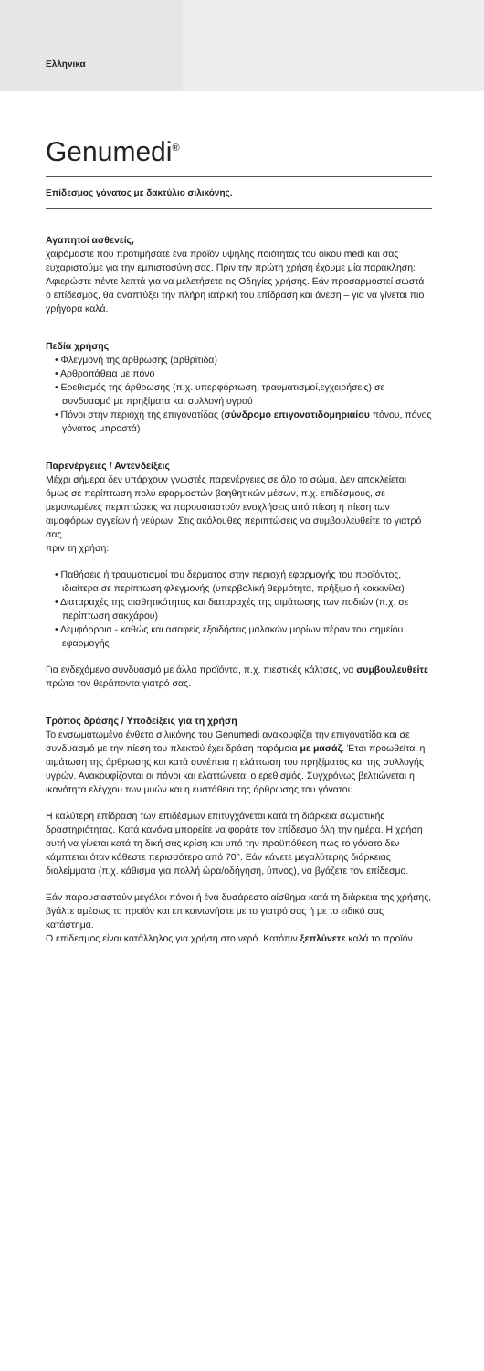Ελληνικα
Genumedi<sup>®</sup>
Επίδεσμος γόνατος με δακτύλιο σιλικόνης.
Αγαπητοί ασθενείς,
χαιρόμαστε που προτιμήσατε ένα προϊόν υψηλής ποιότητας του οίκου medi και σας ευχαριστούμε για την εμπιστοσύνη σας. Πριν την πρώτη χρήση έχουμε μία παράκληση: Αφιερώστε πέντε λεπτά για να μελετήσετε τις Οδηγίες χρήσης. Εάν προσαρμοστεί σωστά ο επίδεσμος, θα αναπτύξει την πλήρη ιατρική του επίδραση και άνεση – για να γίνεται πιο γρήγορα καλά.
Πεδία χρήσης
• Φλεγμονή της άρθρωσης (αρθρίτιδα)
• Αρθροπάθεια με πόνο
• Ερεθισμός της άρθρωσης (π.χ. υπερφόρτωση, τραυματισμοί,εγχειρήσεις) σε συνδυασμό με πρηξίματα και συλλογή υγρού
• Πόνοι στην περιοχή της επιγονατίδας (σύνδρομο επιγονατιδομηριαίου πόνου, πόνος γόνατος μπροστά)
Παρενέργειες / Αντενδείξεις
Μέχρι σήμερα δεν υπάρχουν γνωστές παρενέργειες σε όλο το σώμα. Δεν αποκλείεται όμως σε περίπτωση πολύ εφαρμοστών βοηθητικών μέσων, π.χ. επιδέσμους, σε μεμονωμένες περιπτώσεις να παρουσιαστούν ενοχλήσεις από πίεση ή πίεση των αιμοφόρων αγγείων ή νεύρων. Στις ακόλουθες περιπτώσεις να συμβουλευθείτε το γιατρό σας
πριν τη χρήση:
• Παθήσεις ή τραυματισμοί του δέρματος στην περιοχή εφαρμογής του προϊόντος, ιδιαίτερα σε περίπτωση φλεγμονής (υπερβολική θερμότητα, πρήξιμο ή κοκκινίλα)
• Διαταραχές της αισθητικότητας και διαταραχές της αιμάτωσης των ποδιών (π.χ. σε περίπτωση σακχάρου)
• Λεμφόρροια - καθώς και ασαφείς εξοιδήσεις μαλακών μορίων πέραν του σημείου εφαρμογής
Για ενδεχόμενο συνδυασμό με άλλα προϊόντα, π.χ. πιεστικές κάλτσες, να συμβουλευθείτε πρώτα τον θεράποντα γιατρό σας.
Τρόπος δράσης / Υποδείξεις για τη χρήση
Το ενσωματωμένο ένθετο σιλικόνης του Genumedi ανακουφίζει την επιγονατίδα και σε συνδυασμό με την πίεση του πλεκτού έχει δράση παρόμοια με μασάζ. Έτσι προωθείται η αιμάτωση της άρθρωσης και κατά συνέπεια η ελάττωση του πρηξίματος και της συλλογής υγρών. Ανακουφίζονται οι πόνοι και ελαττώνεται ο ερεθισμός. Συγχρόνως βελτιώνεται η ικανότητα ελέγχου των μυών και η ευστάθεια της άρθρωσης του γόνατου.
Η καλύτερη επίδραση των επιδέσμων επιτυγχάνεται κατά τη διάρκεια σωματικής δραστηριότητας. Κατά κανόνα μπορείτε να φοράτε τον επίδεσμο όλη την ημέρα. Η χρήση αυτή να γίνεται κατά τη δική σας κρίση και υπό την προϋπόθεση πως το γόνατο δεν κάμπτεται όταν κάθεστε περισσότερο από 70°. Εάν κάνετε μεγαλύτερης διάρκειας διαλείμματα (π.χ. κάθισμα για πολλή ώρα/οδήγηση, ύπνος), να βγάζετε τον επίδεσμο.
Εάν παρουσιαστούν μεγάλοι πόνοι ή ένα δυσάρεστο αίσθημα κατά τη διάρκεια της χρήσης, βγάλτε αμέσως το προϊόν και επικοινωνήστε με το γιατρό σας ή με το ειδικό σας κατάστημα.
Ο επίδεσμος είναι κατάλληλος για χρήση στο νερό. Κατόπιν ξεπλύνετε καλά το προϊόν.